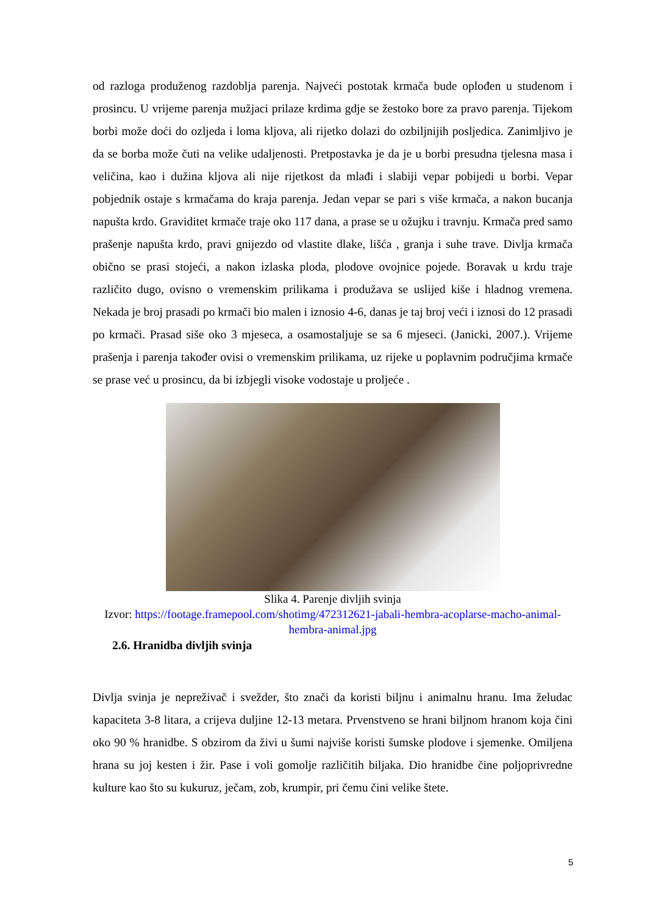od razloga produženog razdoblja parenja. Najveći postotak krmača bude oplođen u studenom i prosincu. U vrijeme parenja mužjaci prilaze krdima gdje se žestoko bore za pravo parenja. Tijekom borbi može doći do ozljeda i loma kljova, ali rijetko dolazi do ozbiljnijih posljedica. Zanimljivo je da se borba može čuti na velike udaljenosti. Pretpostavka je da je u borbi presudna tjelesna masa i veličina, kao i dužina kljova ali nije rijetkost da mlađi i slabiji vepar pobijedi u borbi. Vepar pobjednik ostaje s krmačama do kraja parenja. Jedan vepar se pari s više krmača, a nakon bucanja napušta krdo. Graviditet krmače traje oko 117 dana, a prase se u ožujku i travnju. Krmača pred samo prašenje napušta krdo, pravi gnijezdo od vlastite dlake, lišća , granja i suhe trave. Divlja krmača obično se prasi stojeći, a nakon izlaska ploda, plodove ovojnice pojede. Boravak u krdu traje različito dugo, ovisno o vremenskim prilikama i produžava se uslijed kiše i hladnog vremena. Nekada je broj prasadi po krmači bio malen i iznosio 4-6, danas je taj broj veći i iznosi do 12 prasadi po krmači. Prasad siše oko 3 mjeseca, a osamostaljuje se sa 6 mjeseci. (Janicki, 2007.). Vrijeme prašenja i parenja također ovisi o vremenskim prilikama, uz rijeke u poplavnim područjima krmače se prase već u prosincu, da bi izbjegli visoke vodostaje u proljeće .
Slika 4. Parenje divljih svinja
Izvor: https://footage.framepool.com/shotimg/472312621-jabali-hembra-acoplarse-macho-animal-hembra-animal.jpg
2.6. Hranidba divljih svinja
Divlja svinja je nepreživač i svežder, što znači da koristi biljnu i animalnu hranu. Ima želudac kapaciteta 3-8 litara, a crijeva duljine 12-13 metara. Prvenstveno se hrani biljnom hranom koja čini oko 90 % hranidbe. S obzirom da živi u šumi najviše koristi šumske plodove i sjemenke. Omiljena hrana su joj kesten i žir. Pase i voli gomolje različitih biljaka. Dio hranidbe čine poljoprivredne kulture kao što su kukuruz, ječam, zob, krumpir, pri čemu čini velike štete.
5